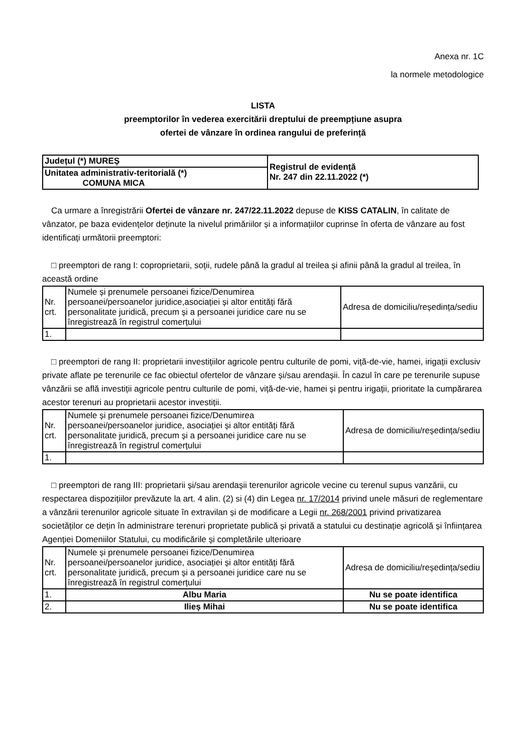Anexa nr. 1C
la normele metodologice
LISTA
preemptorilor în vederea exercitării dreptului de preempțiune asupra
ofertei de vânzare în ordinea rangului de preferință
| Județul (*) MUREȘ | Registrul de evidență Nr. 247 din 22.11.2022 (*) |
| Unitatea administrativ-teritorială (*) COMUNA MICA | |
Ca urmare a înregistrării Ofertei de vânzare nr. 247/22.11.2022 depuse de KISS CATALIN, în calitate de vânzator, pe baza evidențelor deținute la nivelul primăriilor și a informațiilor cuprinse în oferta de vânzare au fost identificați următorii preemptori:
□ preemptori de rang I: coproprietarii, soții, rudele până la gradul al treilea și afinii până la gradul al treilea, în această ordine
| Nr. crt. | Numele și prenumele persoanei fizice/Denumirea persoanei/persoanelor juridice,asociației și altor entități fără personalitate juridică, precum și a persoanei juridice care nu se înregistrează în registrul comerțului | Adresa de domiciliu/reședința/sediu |
| --- | --- | --- |
| 1. | | |
□ preemptori de rang II: proprietarii investițiilor agricole pentru culturile de pomi, viță-de-vie, hamei, irigații exclusiv private aflate pe terenurile ce fac obiectul ofertelor de vânzare și/sau arendașii. În cazul în care pe terenurile supuse vânzării se află investiții agricole pentru culturile de pomi, viță-de-vie, hamei și pentru irigații, prioritate la cumpărarea acestor terenuri au proprietarii acestor investiții.
| Nr. crt. | Numele și prenumele persoanei fizice/Denumirea persoanei/persoanelor juridice, asociației și altor entități fără personalitate juridică, precum și a persoanei juridice care nu se înregistrează în registrul comerțului | Adresa de domiciliu/reședința/sediu |
| --- | --- | --- |
| 1. | | |
□ preemptori de rang III: proprietarii și/sau arendașii terenurilor agricole vecine cu terenul supus vanzării, cu respectarea dispozițiilor prevăzute la art. 4 alin. (2) si (4) din Legea nr. 17/2014 privind unele măsuri de reglementare a vânzării terenurilor agricole situate în extravilan și de modificare a Legii nr. 268/2001 privind privatizarea societăților ce dețin în administrare terenuri proprietate publică și privată a statului cu destinație agricolă și înființarea Agenției Domeniilor Statului, cu modificările și completările ulterioare
| Nr. crt. | Numele și prenumele persoanei fizice/Denumirea persoanei/persoanelor juridice, asociației și altor entități fără personalitate juridică, precum și a persoanei juridice care nu se înregistrează în registrul comerțului | Adresa de domiciliu/reședința/sediu |
| --- | --- | --- |
| 1. | Albu Maria | Nu se poate identifica |
| 2. | Ilieș Mihai | Nu se poate identifica |